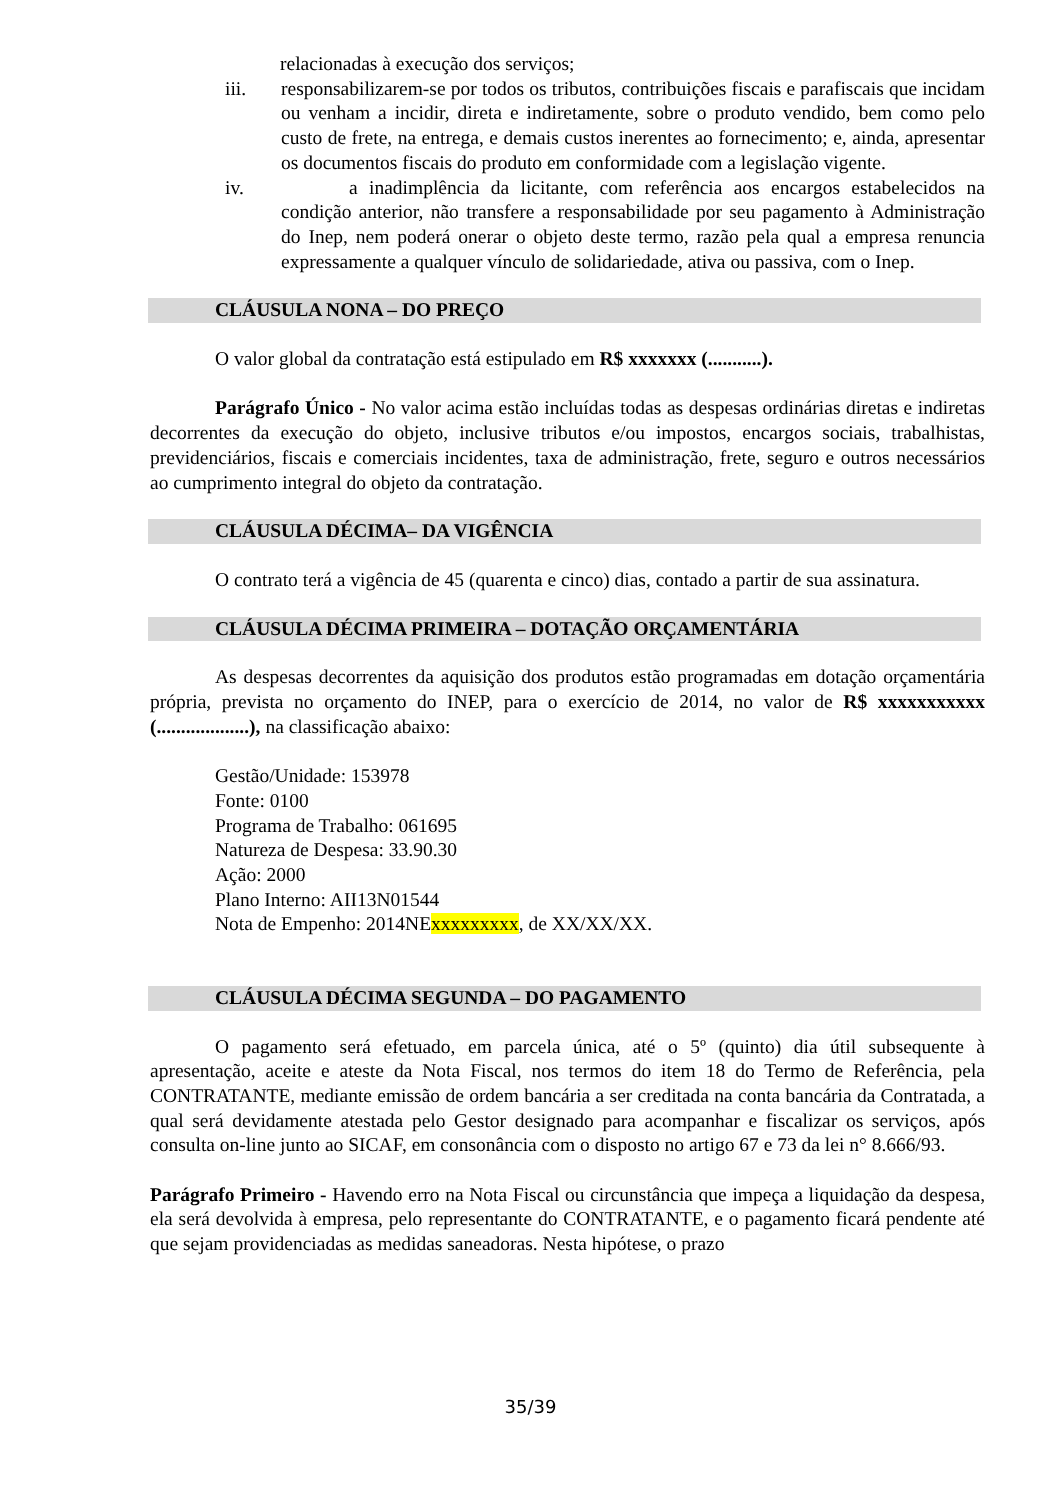relacionadas à execução dos serviços;
iii. responsabilizarem-se por todos os tributos, contribuições fiscais e parafiscais que incidam ou venham a incidir, direta e indiretamente, sobre o produto vendido, bem como pelo custo de frete, na entrega, e demais custos inerentes ao fornecimento; e, ainda, apresentar os documentos fiscais do produto em conformidade com a legislação vigente.
iv. a inadimplência da licitante, com referência aos encargos estabelecidos na condição anterior, não transfere a responsabilidade por seu pagamento à Administração do Inep, nem poderá onerar o objeto deste termo, razão pela qual a empresa renuncia expressamente a qualquer vínculo de solidariedade, ativa ou passiva, com o Inep.
CLÁUSULA NONA – DO PREÇO
O valor global da contratação está estipulado em R$ xxxxxxx (...........).
Parágrafo Único - No valor acima estão incluídas todas as despesas ordinárias diretas e indiretas decorrentes da execução do objeto, inclusive tributos e/ou impostos, encargos sociais, trabalhistas, previdenciários, fiscais e comerciais incidentes, taxa de administração, frete, seguro e outros necessários ao cumprimento integral do objeto da contratação.
CLÁUSULA DÉCIMA– DA VIGÊNCIA
O contrato terá a vigência de 45 (quarenta e cinco) dias, contado a partir de sua assinatura.
CLÁUSULA DÉCIMA PRIMEIRA – DOTAÇÃO ORÇAMENTÁRIA
As despesas decorrentes da aquisição dos produtos estão programadas em dotação orçamentária própria, prevista no orçamento do INEP, para o exercício de 2014, no valor de R$ xxxxxxxxxxx (...................), na classificação abaixo:
Gestão/Unidade: 153978
Fonte: 0100
Programa de Trabalho: 061695
Natureza de Despesa: 33.90.30
Ação: 2000
Plano Interno: AII13N01544
Nota de Empenho: 2014NExxxxxxxxx, de XX/XX/XX.
CLÁUSULA DÉCIMA SEGUNDA – DO PAGAMENTO
O pagamento será efetuado, em parcela única, até o 5º (quinto) dia útil subsequente à apresentação, aceite e ateste da Nota Fiscal, nos termos do item 18 do Termo de Referência, pela CONTRATANTE, mediante emissão de ordem bancária a ser creditada na conta bancária da Contratada, a qual será devidamente atestada pelo Gestor designado para acompanhar e fiscalizar os serviços, após consulta on-line junto ao SICAF, em consonância com o disposto no artigo 67 e 73 da lei n° 8.666/93.
Parágrafo Primeiro - Havendo erro na Nota Fiscal ou circunstância que impeça a liquidação da despesa, ela será devolvida à empresa, pelo representante do CONTRATANTE, e o pagamento ficará pendente até que sejam providenciadas as medidas saneadoras. Nesta hipótese, o prazo
35/39